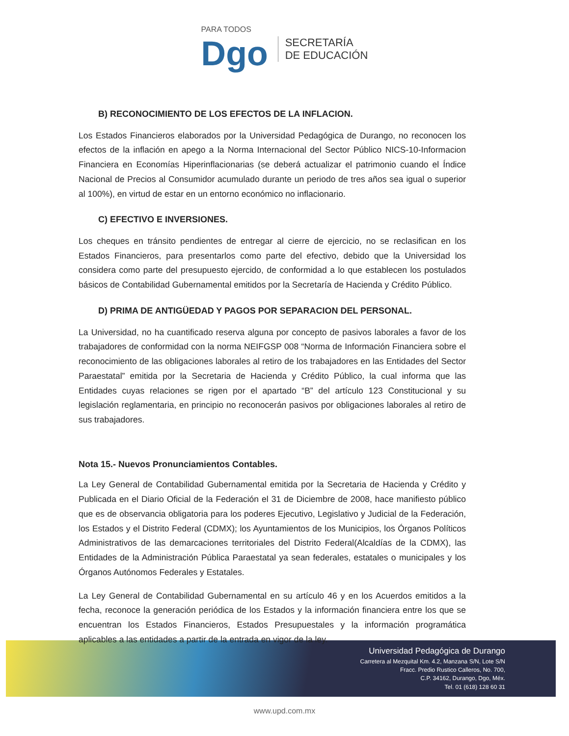PARA TODOS
Dgo
SECRETARÍA
DE EDUCACIÓN
B) RECONOCIMIENTO DE LOS EFECTOS DE LA INFLACION.
Los Estados Financieros elaborados por la Universidad Pedagógica de Durango, no reconocen los efectos de la inflación en apego a la Norma Internacional del Sector Público NICS-10-Informacion Financiera en Economías Hiperinflacionarias (se deberá actualizar el patrimonio cuando el Índice Nacional de Precios al Consumidor acumulado durante un periodo de tres años sea igual o superior al 100%), en virtud de estar en un entorno económico no inflacionario.
C) EFECTIVO E INVERSIONES.
Los cheques en tránsito pendientes de entregar al cierre de ejercicio, no se reclasifican en los Estados Financieros, para presentarlos como parte del efectivo, debido que la Universidad los considera como parte del presupuesto ejercido, de conformidad a lo que establecen los postulados básicos de Contabilidad Gubernamental emitidos por la Secretaría de Hacienda y Crédito Público.
D) PRIMA DE ANTIGÜEDAD Y PAGOS POR SEPARACION DEL PERSONAL.
La Universidad, no ha cuantificado reserva alguna por concepto de pasivos laborales a favor de los trabajadores de conformidad con la norma NEIFGSP 008 “Norma de Información Financiera sobre el reconocimiento de las obligaciones laborales al retiro de los trabajadores en las Entidades del Sector Paraestatal” emitida por la Secretaria de Hacienda y Crédito Público, la cual informa que las Entidades cuyas relaciones se rigen por el apartado “B” del artículo 123 Constitucional y su legislación reglamentaria, en principio no reconocerán pasivos por obligaciones laborales al retiro de sus trabajadores.
Nota 15.- Nuevos Pronunciamientos Contables.
La Ley General de Contabilidad Gubernamental emitida por la Secretaria de Hacienda y Crédito y Publicada en el Diario Oficial de la Federación el 31 de Diciembre de 2008, hace manifiesto público que es de observancia obligatoria para los poderes Ejecutivo, Legislativo y Judicial de la Federación, los Estados y el Distrito Federal (CDMX); los Ayuntamientos de los Municipios, los Órganos Políticos Administrativos de las demarcaciones territoriales del Distrito Federal(Alcaldías de la CDMX), las Entidades de la Administración Pública Paraestatal ya sean federales, estatales o municipales y los Órganos Autónomos Federales y Estatales.
La Ley General de Contabilidad Gubernamental en su artículo 46 y en los Acuerdos emitidos a la fecha, reconoce la generación periódica de los Estados y la información financiera entre los que se encuentran los Estados Financieros, Estados Presupuestales y la información programática aplicables a las entidades a partir de la entrada en vigor de la ley.
Universidad Pedagógica de Durango
Carretera al Mezquital Km. 4.2, Manzana S/N, Lote S/N
Fracc. Predio Rustico Calleros, No. 700,
C.P. 34162, Durango, Dgo, Méx.
Tel. 01 (618) 128 60 31
www.upd.com.mx